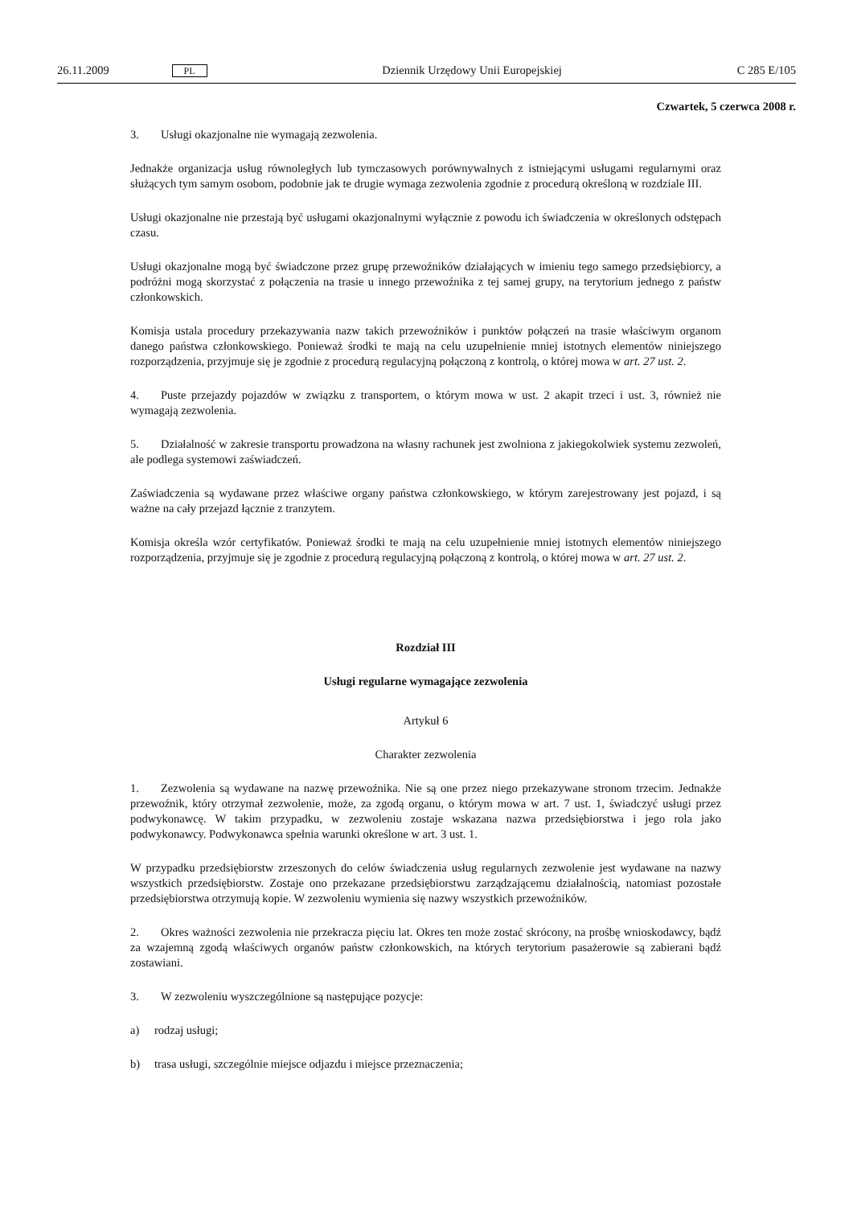26.11.2009 PL Dziennik Urzędowy Unii Europejskiej C 285 E/105
Czwartek, 5 czerwca 2008 r.
3. Usługi okazjonalne nie wymagają zezwolenia.
Jednakże organizacja usług równoległych lub tymczasowych porównywalnych z istniejącymi usługami regularnymi oraz służących tym samym osobom, podobnie jak te drugie wymaga zezwolenia zgodnie z procedurą określoną w rozdziale III.
Usługi okazjonalne nie przestają być usługami okazjonalnymi wyłącznie z powodu ich świadczenia w określonych odstępach czasu.
Usługi okazjonalne mogą być świadczone przez grupę przewoźników działających w imieniu tego samego przedsiębiorcy, a podróżni mogą skorzystać z połączenia na trasie u innego przewoźnika z tej samej grupy, na terytorium jednego z państw członkowskich.
Komisja ustala procedury przekazywania nazw takich przewoźników i punktów połączeń na trasie właściwym organom danego państwa członkowskiego. Ponieważ środki te mają na celu uzupełnienie mniej istotnych elementów niniejszego rozporządzenia, przyjmuje się je zgodnie z procedurą regulacyjną połączoną z kontrolą, o której mowa w art. 27 ust. 2.
4. Puste przejazdy pojazdów w związku z transportem, o którym mowa w ust. 2 akapit trzeci i ust. 3, również nie wymagają zezwolenia.
5. Działalność w zakresie transportu prowadzona na własny rachunek jest zwolniona z jakiegokolwiek systemu zezwoleń, ale podlega systemowi zaświadczeń.
Zaświadczenia są wydawane przez właściwe organy państwa członkowskiego, w którym zarejestrowany jest pojazd, i są ważne na cały przejazd łącznie z tranzytem.
Komisja określa wzór certyfikatów. Ponieważ środki te mają na celu uzupełnienie mniej istotnych elementów niniejszego rozporządzenia, przyjmuje się je zgodnie z procedurą regulacyjną połączoną z kontrolą, o której mowa w art. 27 ust. 2.
Rozdział III
Usługi regularne wymagające zezwolenia
Artykuł 6
Charakter zezwolenia
1. Zezwolenia są wydawane na nazwę przewoźnika. Nie są one przez niego przekazywane stronom trzecim. Jednakże przewoźnik, który otrzymał zezwolenie, może, za zgodą organu, o którym mowa w art. 7 ust. 1, świadczyć usługi przez podwykonawcę. W takim przypadku, w zezwoleniu zostaje wskazana nazwa przedsiębiorstwa i jego rola jako podwykonawcy. Podwykonawca spełnia warunki określone w art. 3 ust. 1.
W przypadku przedsiębiorstw zrzeszonych do celów świadczenia usług regularnych zezwolenie jest wydawane na nazwy wszystkich przedsiębiorstw. Zostaje ono przekazane przedsiębiorstwu zarządzającemu działalnością, natomiast pozostałe przedsiębiorstwa otrzymują kopie. W zezwoleniu wymienia się nazwy wszystkich przewoźników.
2. Okres ważności zezwolenia nie przekracza pięciu lat. Okres ten może zostać skrócony, na prośbę wnioskodawcy, bądź za wzajemną zgodą właściwych organów państw członkowskich, na których terytorium pasażerowie są zabierani bądź zostawiani.
3. W zezwoleniu wyszczególnione są następujące pozycje:
a) rodzaj usługi;
b) trasa usługi, szczególnie miejsce odjazdu i miejsce przeznaczenia;